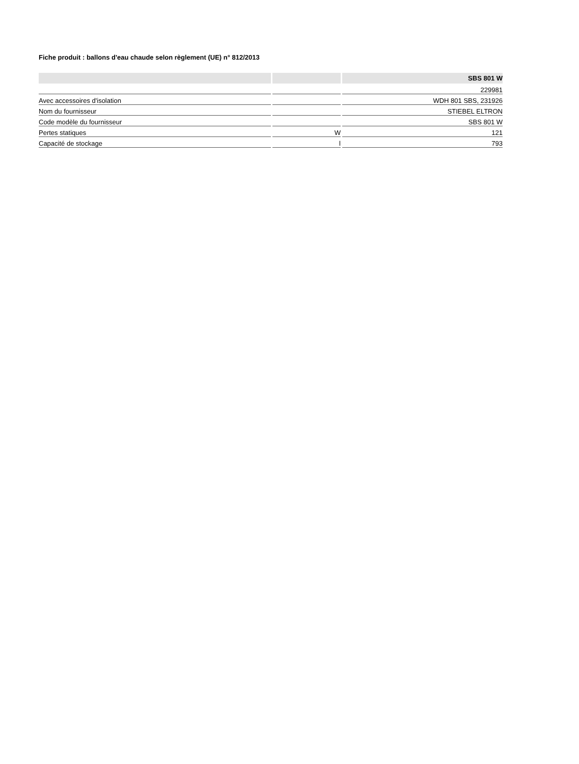Fiche produit : ballons d'eau chaude selon règlement (UE) n° 812/2013
| | | SBS 801 W |
| --- | --- | --- |
| | | 229981 |
| Avec accessoires d'isolation | | WDH 801 SBS, 231926 |
| Nom du fournisseur | | STIEBEL ELTRON |
| Code modèle du fournisseur | | SBS 801 W |
| Pertes statiques | W | 121 |
| Capacité de stockage | l | 793 |